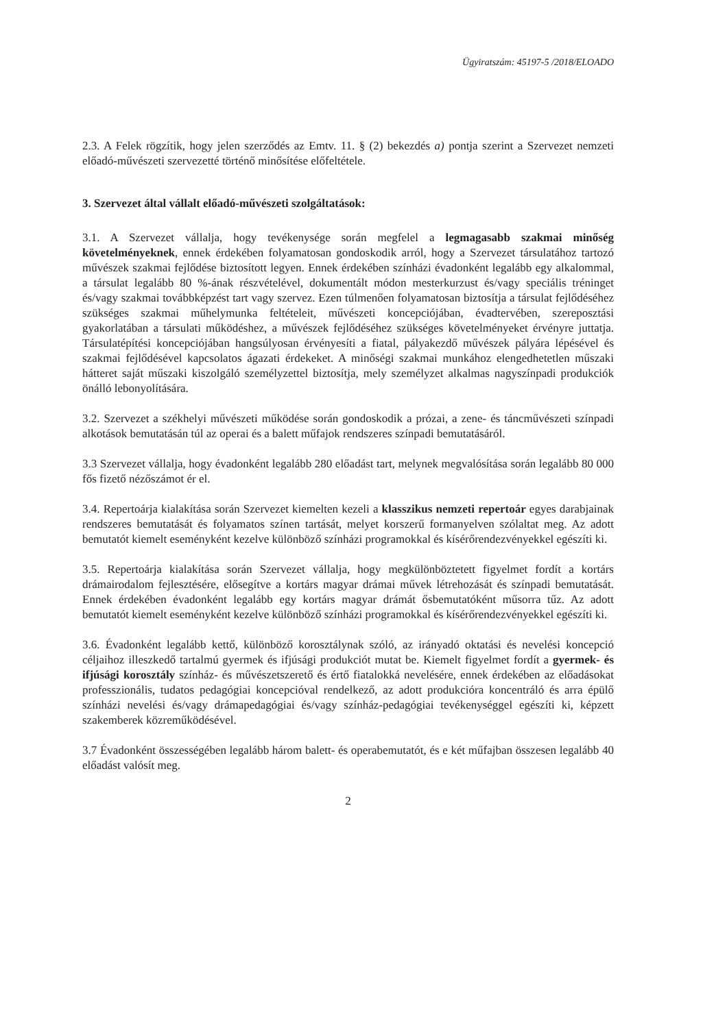Ügyiratszám: 45197-5 /2018/ELOADO
2.3. A Felek rögzítik, hogy jelen szerződés az Emtv. 11. § (2) bekezdés a) pontja szerint a Szervezet nemzeti előadó-művészeti szervezetté történő minősítése előfeltétele.
3. Szervezet által vállalt előadó-művészeti szolgáltatások:
3.1. A Szervezet vállalja, hogy tevékenysége során megfelel a legmagasabb szakmai minőség követelményeknek, ennek érdekében folyamatosan gondoskodik arról, hogy a Szervezet társulatához tartozó művészek szakmai fejlődése biztosított legyen. Ennek érdekében színházi évadonként legalább egy alkalommal, a társulat legalább 80 %-ának részvételével, dokumentált módon mesterkurzust és/vagy speciális tréninget és/vagy szakmai továbbképzést tart vagy szervez. Ezen túlmenően folyamatosan biztosítja a társulat fejlődéséhez szükséges szakmai műhelymunka feltételeit, művészeti koncepciójában, évadtervében, szereposztási gyakorlatában a társulati működéshez, a művészek fejlődéséhez szükséges követelményeket érvényre juttatja. Társulatépítési koncepciójában hangsúlyosan érvényesíti a fiatal, pályakezdő művészek pályára lépésével és szakmai fejlődésével kapcsolatos ágazati érdekeket. A minőségi szakmai munkához elengedhetetlen műszaki hátteret saját műszaki kiszolgáló személyzettel biztosítja, mely személyzet alkalmas nagyszínpadi produkciók önálló lebonyolítására.
3.2. Szervezet a székhelyi művészeti működése során gondoskodik a prózai, a zene- és táncművészeti színpadi alkotások bemutatásán túl az operai és a balett műfajok rendszeres színpadi bemutatásáról.
3.3 Szervezet vállalja, hogy évadonként legalább 280 előadást tart, melynek megvalósítása során legalább 80 000 fős fizető nézőszámot ér el.
3.4. Repertoárja kialakítása során Szervezet kiemelten kezeli a klasszikus nemzeti repertoár egyes darabjainak rendszeres bemutatását és folyamatos színen tartását, melyet korszerű formanyelven szólaltat meg. Az adott bemutatót kiemelt eseményként kezelve különböző színházi programokkal és kísérőrendezvényekkel egészíti ki.
3.5. Repertoárja kialakítása során Szervezet vállalja, hogy megkülönböztetett figyelmet fordít a kortárs drámairodalom fejlesztésére, elősegítve a kortárs magyar drámai művek létrehozását és színpadi bemutatását. Ennek érdekében évadonként legalább egy kortárs magyar drámát ősbemutatóként műsorra tűz. Az adott bemutatót kiemelt eseményként kezelve különböző színházi programokkal és kísérőrendezvényekkel egészíti ki.
3.6. Évadonként legalább kettő, különböző korosztálynak szóló, az irányadó oktatási és nevelési koncepció céljaihoz illeszkedő tartalmú gyermek és ifjúsági produkciót mutat be. Kiemelt figyelmet fordít a gyermek- és ifjúsági korosztály színház- és művészetszerető és értő fiatalokká nevelésére, ennek érdekében az előadásokat professzionális, tudatos pedagógiai koncepcióval rendelkező, az adott produkcióra koncentráló és arra épülő színházi nevelési és/vagy drámapedagógiai és/vagy színház-pedagógiai tevékenységgel egészíti ki, képzett szakemberek közreműködésével.
3.7 Évadonként összességében legalább három balett- és operabemutatót, és e két műfajban összesen legalább 40 előadást valósít meg.
2